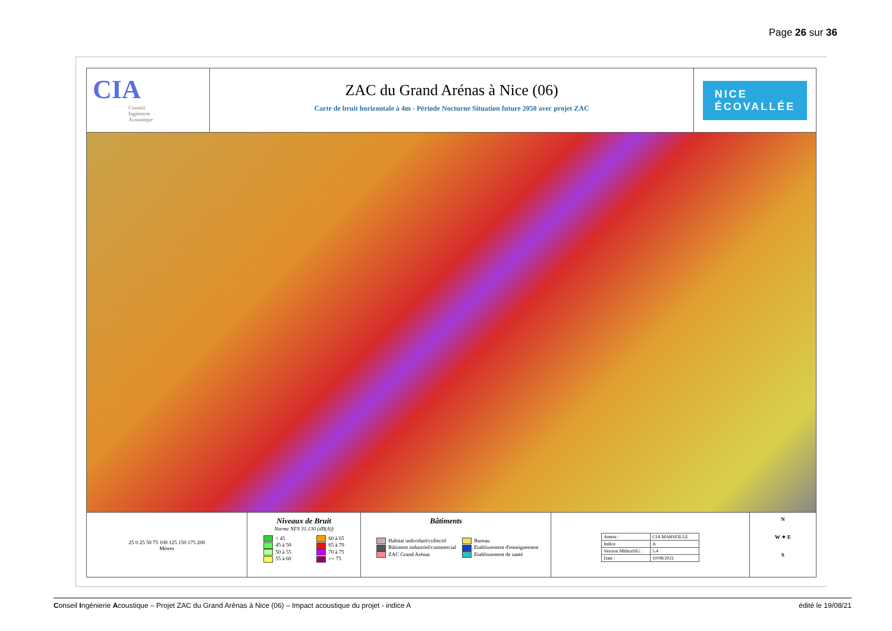Page 26 sur 36
CIA
Conseil
Ingénierie
Acoustique
ZAC du Grand Arénas à Nice (06)
Carte de bruit horizontale à 4m - Période Nocturne Situation future 2050 avec projet ZAC
NICE
ÉCOVALLÉE
25 0 25 50 75 100 125 150 175 200
Mètres
Niveaux de Bruit
Norme NFS 31.130 (dB(A))
< 45
45 à 50
50 à 55
55 à 60
60 à 65
65 à 70
70 à 75
>= 75
Bâtiments
Habitat individuel/collectif
Bâtiment industriel/commercial
ZAC Grand Arénas
Bureau
Etablissement d'enseignement
Etablissement de santé
| Auteur : | CIA MARSEILLE |
| Indice | A |
| Version MithraSIG : | 5.4 |
| Date : | 10/08/2021 |
N
W ✦ E
S
Conseil Ingénierie Acoustique – Projet ZAC du Grand Arénas à Nice (06) – Impact acoustique du projet - indice A édité le 19/08/21